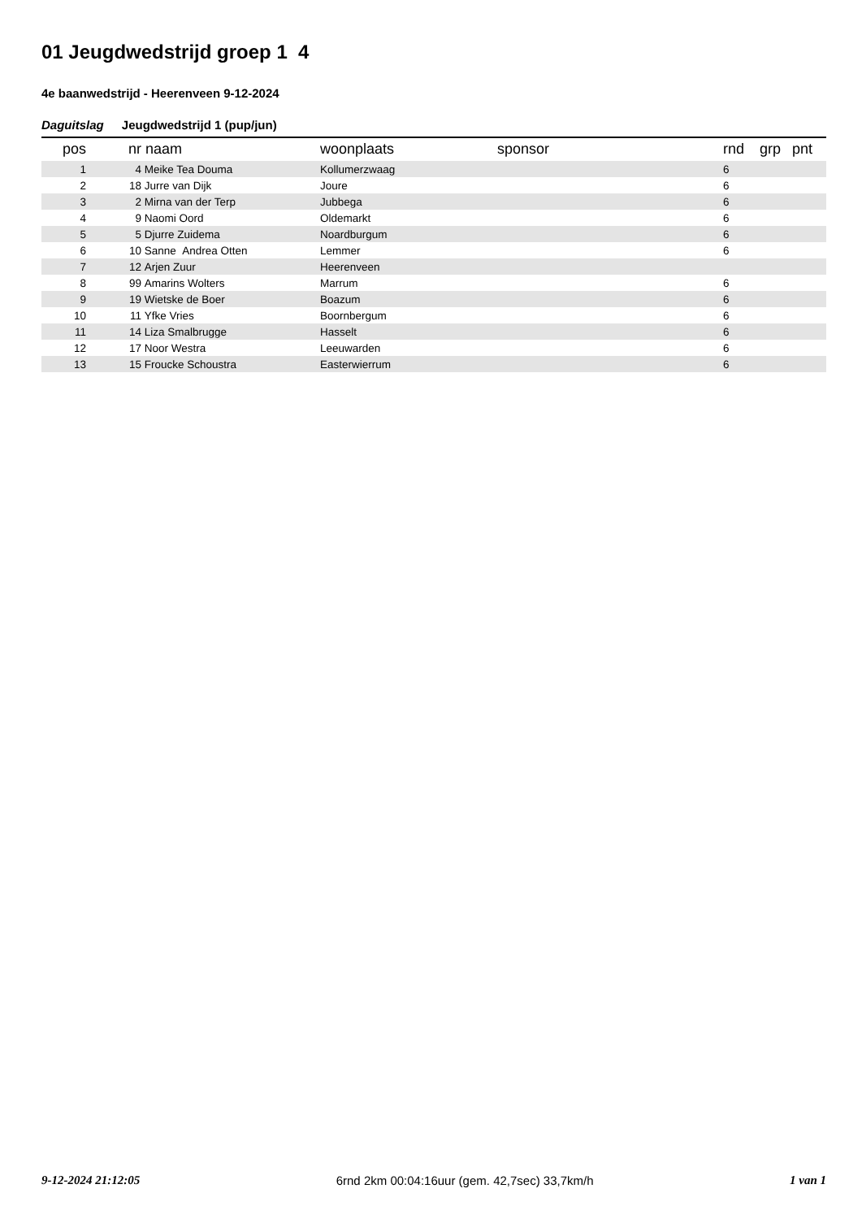01 Jeugdwedstrijd groep 1 4
4e baanwedstrijd - Heerenveen 9-12-2024
Daguitslag Jeugdwedstrijd 1 (pup/jun)
| pos | nr | naam | woonplaats | sponsor | rnd | grp | pnt |
| --- | --- | --- | --- | --- | --- | --- | --- |
| 1 | 4 | Meike Tea Douma | Kollumerzwaag | | 6 | | |
| 2 | 18 | Jurre van Dijk | Joure | | 6 | | |
| 3 | 2 | Mirna van der Terp | Jubbega | | 6 | | |
| 4 | 9 | Naomi Oord | Oldemarkt | | 6 | | |
| 5 | 5 | Djurre Zuidema | Noardburgum | | 6 | | |
| 6 | 10 | Sanne Andrea Otten | Lemmer | | 6 | | |
| 7 | 12 | Arjen Zuur | Heerenveen | | | | |
| 8 | 99 | Amarins Wolters | Marrum | | 6 | | |
| 9 | 19 | Wietske de Boer | Boazum | | 6 | | |
| 10 | 11 | Yfke Vries | Boornbergum | | 6 | | |
| 11 | 14 | Liza Smalbrugge | Hasselt | | 6 | | |
| 12 | 17 | Noor Westra | Leeuwarden | | 6 | | |
| 13 | 15 | Froucke Schoustra | Easterwierrum | | 6 | | |
9-12-2024 21:12:05 6rnd 2km 00:04:16uur (gem. 42,7sec) 33,7km/h 1 van 1